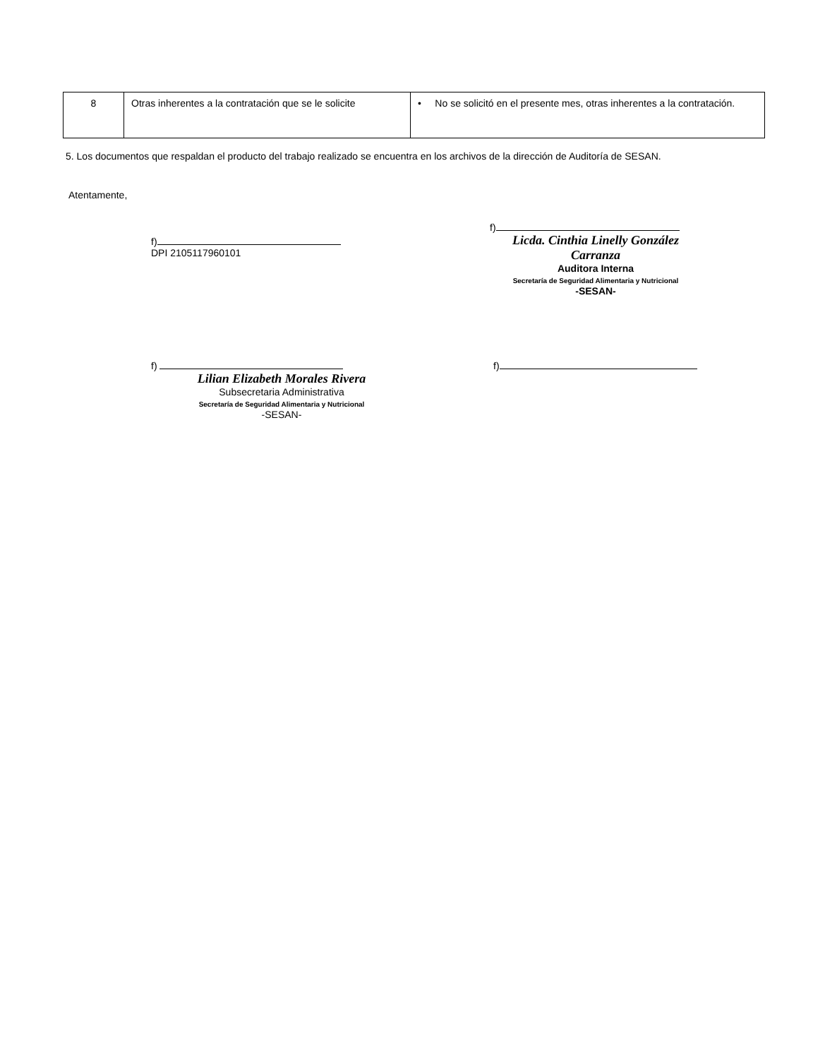| 8 | Otras inherentes a la contratación que se le solicite | • No se solicitó en el presente mes, otras inherentes a la contratación. |
5. Los documentos que respaldan el producto del trabajo realizado se encuentra en los archivos de la dirección de Auditoría de SESAN.
Atentamente,
f)
DPI 2105117960101
f)
Licda. Cinthia Linelly González Carranza
Auditora Interna
Secretaría de Seguridad Alimentaria y Nutricional
-SESAN-
f)
Lilian Elizabeth Morales Rivera
Subsecretaria Administrativa
Secretaría de Seguridad Alimentaria y Nutricional
-SESAN-
f)